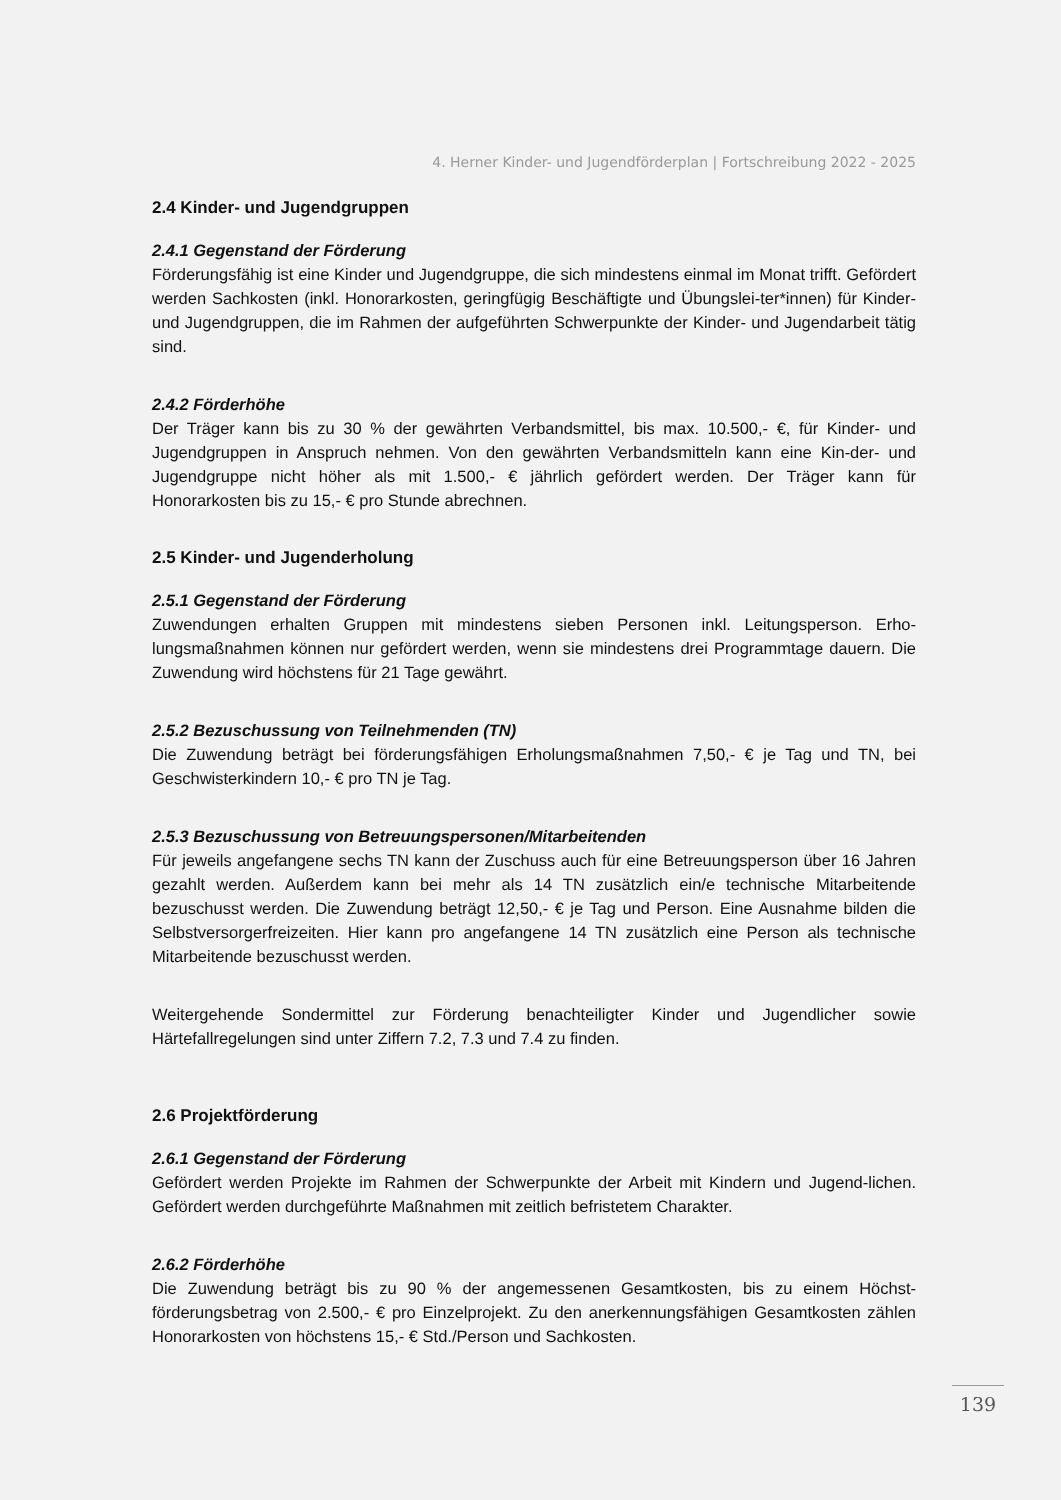4. Herner Kinder- und Jugendförderplan | Fortschreibung 2022 - 2025
2.4 Kinder- und Jugendgruppen
2.4.1 Gegenstand der Förderung
Förderungsfähig ist eine Kinder und Jugendgruppe, die sich mindestens einmal im Monat trifft. Gefördert werden Sachkosten (inkl. Honorarkosten, geringfügig Beschäftigte und Übungslei-ter*innen) für Kinder- und Jugendgruppen, die im Rahmen der aufgeführten Schwerpunkte der Kinder- und Jugendarbeit tätig sind.
2.4.2 Förderhöhe
Der Träger kann bis zu 30 % der gewährten Verbandsmittel, bis max. 10.500,- €, für Kinder- und Jugendgruppen in Anspruch nehmen. Von den gewährten Verbandsmitteln kann eine Kin-der- und Jugendgruppe nicht höher als mit 1.500,- € jährlich gefördert werden. Der Träger kann für Honorarkosten bis zu 15,- € pro Stunde abrechnen.
2.5 Kinder- und Jugenderholung
2.5.1 Gegenstand der Förderung
Zuwendungen erhalten Gruppen mit mindestens sieben Personen inkl. Leitungsperson. Erho-lungsmaßnahmen können nur gefördert werden, wenn sie mindestens drei Programmtage dauern. Die Zuwendung wird höchstens für 21 Tage gewährt.
2.5.2 Bezuschussung von Teilnehmenden (TN)
Die Zuwendung beträgt bei förderungsfähigen Erholungsmaßnahmen 7,50,- € je Tag und TN, bei Geschwisterkindern 10,- € pro TN je Tag.
2.5.3 Bezuschussung von Betreuungspersonen/Mitarbeitenden
Für jeweils angefangene sechs TN kann der Zuschuss auch für eine Betreuungsperson über 16 Jahren gezahlt werden. Außerdem kann bei mehr als 14 TN zusätzlich ein/e technische Mitarbeitende bezuschusst werden. Die Zuwendung beträgt 12,50,- € je Tag und Person. Eine Ausnahme bilden die Selbstversorgerfreizeiten. Hier kann pro angefangene 14 TN zusätzlich eine Person als technische Mitarbeitende bezuschusst werden.
Weitergehende Sondermittel zur Förderung benachteiligter Kinder und Jugendlicher sowie Härtefallregelungen sind unter Ziffern 7.2, 7.3 und 7.4 zu finden.
2.6 Projektförderung
2.6.1 Gegenstand der Förderung
Gefördert werden Projekte im Rahmen der Schwerpunkte der Arbeit mit Kindern und Jugend-lichen. Gefördert werden durchgeführte Maßnahmen mit zeitlich befristetem Charakter.
2.6.2 Förderhöhe
Die Zuwendung beträgt bis zu 90 % der angemessenen Gesamtkosten, bis zu einem Höchst-förderungsbetrag von 2.500,- € pro Einzelprojekt. Zu den anerkennungsfähigen Gesamtkosten zählen Honorarkosten von höchstens 15,- € Std./Person und Sachkosten.
139